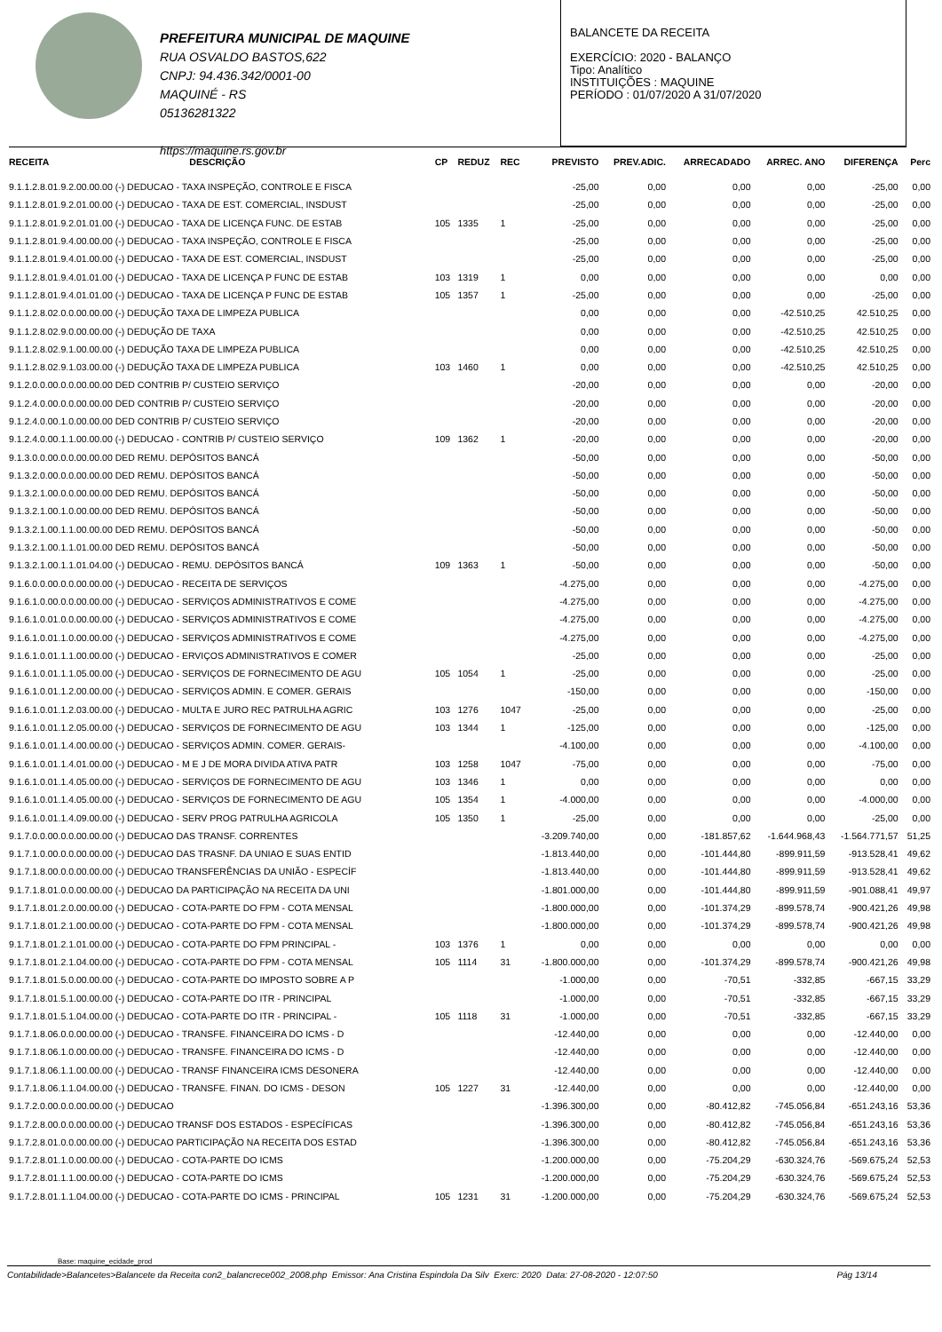PREFEITURA MUNICIPAL DE MAQUINE
RUA OSVALDO BASTOS,622
CNPJ: 94.436.342/0001-00
MAQUINÉ - RS
05136281322
https://maquine.rs.gov.br
BALANCETE DA RECEITA
EXERCÍCIO: 2020 - BALANÇO
Tipo: Analítico
INSTITUIÇÕES : MAQUINE
PERÍODO : 01/07/2020 A 31/07/2020
| RECEITA | DESCRIÇÃO | CP | REDUZ | REC | PREVISTO | PREV.ADIC. | ARRECADADO | ARREC. ANO | DIFERENÇA | Perc |
| --- | --- | --- | --- | --- | --- | --- | --- | --- | --- | --- |
| 9.1.1.2.8.01.9.2.00.00.00 (-) DEDUCAO - TAXA INSPEÇÃO, CONTROLE E FISCA | | | | | -25,00 | 0,00 | 0,00 | 0,00 | -25,00 | 0,00 |
| 9.1.1.2.8.01.9.2.01.00.00 (-) DEDUCAO - TAXA DE EST. COMERCIAL, INSDUST | | | | | -25,00 | 0,00 | 0,00 | 0,00 | -25,00 | 0,00 |
| 9.1.1.2.8.01.9.2.01.01.00 (-) DEDUCAO - TAXA DE LICENÇA FUNC. DE ESTAB | | 105 | 1335 | 1 | -25,00 | 0,00 | 0,00 | 0,00 | -25,00 | 0,00 |
| 9.1.1.2.8.01.9.4.00.00.00 (-) DEDUCAO - TAXA INSPEÇÃO, CONTROLE E FISCA | | | | | -25,00 | 0,00 | 0,00 | 0,00 | -25,00 | 0,00 |
| 9.1.1.2.8.01.9.4.01.00.00 (-) DEDUCAO - TAXA DE EST. COMERCIAL, INSDUST | | | | | -25,00 | 0,00 | 0,00 | 0,00 | -25,00 | 0,00 |
| 9.1.1.2.8.01.9.4.01.01.00 (-) DEDUCAO - TAXA DE LICENÇA P FUNC DE ESTAB | | 103 | 1319 | 1 | 0,00 | 0,00 | 0,00 | 0,00 | 0,00 | 0,00 |
| 9.1.1.2.8.01.9.4.01.01.00 (-) DEDUCAO - TAXA DE LICENÇA P FUNC DE ESTAB | | 105 | 1357 | 1 | -25,00 | 0,00 | 0,00 | 0,00 | -25,00 | 0,00 |
| 9.1.1.2.8.02.0.0.00.00.00 (-) DEDUÇÃO TAXA DE LIMPEZA PUBLICA | | | | | 0,00 | 0,00 | 0,00 | -42.510,25 | 42.510,25 | 0,00 |
| 9.1.1.2.8.02.9.0.00.00.00 (-) DEDUÇÃO DE TAXA | | | | | 0,00 | 0,00 | 0,00 | -42.510,25 | 42.510,25 | 0,00 |
| 9.1.1.2.8.02.9.1.00.00.00 (-) DEDUÇÃO TAXA DE LIMPEZA PUBLICA | | | | | 0,00 | 0,00 | 0,00 | -42.510,25 | 42.510,25 | 0,00 |
| 9.1.1.2.8.02.9.1.03.00.00 (-) DEDUÇÃO TAXA DE LIMPEZA PUBLICA | | 103 | 1460 | 1 | 0,00 | 0,00 | 0,00 | -42.510,25 | 42.510,25 | 0,00 |
| 9.1.2.0.0.00.0.0.00.00.00 DED CONTRIB P/ CUSTEIO SERVIÇO | | | | | -20,00 | 0,00 | 0,00 | 0,00 | -20,00 | 0,00 |
| 9.1.2.4.0.00.0.0.00.00.00 DED CONTRIB P/ CUSTEIO SERVIÇO | | | | | -20,00 | 0,00 | 0,00 | 0,00 | -20,00 | 0,00 |
| 9.1.2.4.0.00.1.0.00.00.00 DED CONTRIB P/ CUSTEIO SERVIÇO | | | | | -20,00 | 0,00 | 0,00 | 0,00 | -20,00 | 0,00 |
| 9.1.2.4.0.00.1.1.00.00.00 (-) DEDUCAO - CONTRIB P/ CUSTEIO SERVIÇO | | 109 | 1362 | 1 | -20,00 | 0,00 | 0,00 | 0,00 | -20,00 | 0,00 |
| 9.1.3.0.0.00.0.0.00.00.00 DED REMU. DEPÓSITOS BANCÁ | | | | | -50,00 | 0,00 | 0,00 | 0,00 | -50,00 | 0,00 |
| 9.1.3.2.0.00.0.0.00.00.00 DED REMU. DEPÓSITOS BANCÁ | | | | | -50,00 | 0,00 | 0,00 | 0,00 | -50,00 | 0,00 |
| 9.1.3.2.1.00.0.0.00.00.00 DED REMU. DEPÓSITOS BANCÁ | | | | | -50,00 | 0,00 | 0,00 | 0,00 | -50,00 | 0,00 |
| 9.1.3.2.1.00.1.0.00.00.00 DED REMU. DEPÓSITOS BANCÁ | | | | | -50,00 | 0,00 | 0,00 | 0,00 | -50,00 | 0,00 |
| 9.1.3.2.1.00.1.1.00.00.00 DED REMU. DEPÓSITOS BANCÁ | | | | | -50,00 | 0,00 | 0,00 | 0,00 | -50,00 | 0,00 |
| 9.1.3.2.1.00.1.1.01.00.00 DED REMU. DEPÓSITOS BANCÁ | | | | | -50,00 | 0,00 | 0,00 | 0,00 | -50,00 | 0,00 |
| 9.1.3.2.1.00.1.1.01.04.00 (-) DEDUCAO - REMU. DEPÓSITOS BANCÁ | | 109 | 1363 | 1 | -50,00 | 0,00 | 0,00 | 0,00 | -50,00 | 0,00 |
| 9.1.6.0.0.00.0.0.00.00.00 (-) DEDUCAO - RECEITA DE SERVIÇOS | | | | | -4.275,00 | 0,00 | 0,00 | 0,00 | -4.275,00 | 0,00 |
| 9.1.6.1.0.00.0.0.00.00.00 (-) DEDUCAO - SERVIÇOS ADMINISTRATIVOS E COME | | | | | -4.275,00 | 0,00 | 0,00 | 0,00 | -4.275,00 | 0,00 |
| 9.1.6.1.0.01.0.0.00.00.00 (-) DEDUCAO - SERVIÇOS ADMINISTRATIVOS E COME | | | | | -4.275,00 | 0,00 | 0,00 | 0,00 | -4.275,00 | 0,00 |
| 9.1.6.1.0.01.1.0.00.00.00 (-) DEDUCAO - SERVIÇOS ADMINISTRATIVOS E COME | | | | | -4.275,00 | 0,00 | 0,00 | 0,00 | -4.275,00 | 0,00 |
| 9.1.6.1.0.01.1.1.00.00.00 (-) DEDUCAO - ERVIÇOS ADMINISTRATIVOS E COMER | | | | | -25,00 | 0,00 | 0,00 | 0,00 | -25,00 | 0,00 |
| 9.1.6.1.0.01.1.1.05.00.00 (-) DEDUCAO - SERVIÇOS DE FORNECIMENTO DE AGU | | 105 | 1054 | 1 | -25,00 | 0,00 | 0,00 | 0,00 | -25,00 | 0,00 |
| 9.1.6.1.0.01.1.2.00.00.00 (-) DEDUCAO - SERVIÇOS ADMIN. E COMER. GERAIS | | | | | -150,00 | 0,00 | 0,00 | 0,00 | -150,00 | 0,00 |
| 9.1.6.1.0.01.1.2.03.00.00 (-) DEDUCAO - MULTA E JURO REC PATRULHA AGRIC | | 103 | 1276 | 1047 | -25,00 | 0,00 | 0,00 | 0,00 | -25,00 | 0,00 |
| 9.1.6.1.0.01.1.2.05.00.00 (-) DEDUCAO - SERVIÇOS DE FORNECIMENTO DE AGU | | 103 | 1344 | 1 | -125,00 | 0,00 | 0,00 | 0,00 | -125,00 | 0,00 |
| 9.1.6.1.0.01.1.4.00.00.00 (-) DEDUCAO - SERVIÇOS ADMIN. COMER. GERAIS- | | | | | -4.100,00 | 0,00 | 0,00 | 0,00 | -4.100,00 | 0,00 |
| 9.1.6.1.0.01.1.4.01.00.00 (-) DEDUCAO - M E J DE MORA DIVIDA ATIVA PATR | | 103 | 1258 | 1047 | -75,00 | 0,00 | 0,00 | 0,00 | -75,00 | 0,00 |
| 9.1.6.1.0.01.1.4.05.00.00 (-) DEDUCAO - SERVIÇOS DE FORNECIMENTO DE AGU | | 103 | 1346 | 1 | 0,00 | 0,00 | 0,00 | 0,00 | 0,00 | 0,00 |
| 9.1.6.1.0.01.1.4.05.00.00 (-) DEDUCAO - SERVIÇOS DE FORNECIMENTO DE AGU | | 105 | 1354 | 1 | -4.000,00 | 0,00 | 0,00 | 0,00 | -4.000,00 | 0,00 |
| 9.1.6.1.0.01.1.4.09.00.00 (-) DEDUCAO - SERV PROG PATRULHA AGRICOLA | | 105 | 1350 | 1 | -25,00 | 0,00 | 0,00 | 0,00 | -25,00 | 0,00 |
| 9.1.7.0.0.00.0.0.00.00.00 (-) DEDUCAO DAS TRANSF. CORRENTES | | | | | -3.209.740,00 | 0,00 | -181.857,62 | -1.644.968,43 | -1.564.771,57 | 51,25 |
| 9.1.7.1.0.00.0.0.00.00.00 (-) DEDUCAO DAS TRASNF. DA UNIAO E SUAS ENTID | | | | | -1.813.440,00 | 0,00 | -101.444,80 | -899.911,59 | -913.528,41 | 49,62 |
| 9.1.7.1.8.00.0.0.00.00.00 (-) DEDUCAO TRANSFERÊNCIAS DA UNIÃO - ESPECÍF | | | | | -1.813.440,00 | 0,00 | -101.444,80 | -899.911,59 | -913.528,41 | 49,62 |
| 9.1.7.1.8.01.0.0.00.00.00 (-) DEDUCAO DA PARTICIPAÇÃO NA RECEITA DA UNI | | | | | -1.801.000,00 | 0,00 | -101.444,80 | -899.911,59 | -901.088,41 | 49,97 |
| 9.1.7.1.8.01.2.0.00.00.00 (-) DEDUCAO - COTA-PARTE DO FPM - COTA MENSAL | | | | | -1.800.000,00 | 0,00 | -101.374,29 | -899.578,74 | -900.421,26 | 49,98 |
| 9.1.7.1.8.01.2.1.00.00.00 (-) DEDUCAO - COTA-PARTE DO FPM - COTA MENSAL | | | | | -1.800.000,00 | 0,00 | -101.374,29 | -899.578,74 | -900.421,26 | 49,98 |
| 9.1.7.1.8.01.2.1.01.00.00 (-) DEDUCAO - COTA-PARTE DO FPM PRINCIPAL - | | 103 | 1376 | 1 | 0,00 | 0,00 | 0,00 | 0,00 | 0,00 | 0,00 |
| 9.1.7.1.8.01.2.1.04.00.00 (-) DEDUCAO - COTA-PARTE DO FPM - COTA MENSAL | | 105 | 1114 | 31 | -1.800.000,00 | 0,00 | -101.374,29 | -899.578,74 | -900.421,26 | 49,98 |
| 9.1.7.1.8.01.5.0.00.00.00 (-) DEDUCAO - COTA-PARTE DO IMPOSTO SOBRE A P | | | | | -1.000,00 | 0,00 | -70,51 | -332,85 | -667,15 | 33,29 |
| 9.1.7.1.8.01.5.1.00.00.00 (-) DEDUCAO - COTA-PARTE DO ITR - PRINCIPAL | | | | | -1.000,00 | 0,00 | -70,51 | -332,85 | -667,15 | 33,29 |
| 9.1.7.1.8.01.5.1.04.00.00 (-) DEDUCAO - COTA-PARTE DO ITR - PRINCIPAL - | | 105 | 1118 | 31 | -1.000,00 | 0,00 | -70,51 | -332,85 | -667,15 | 33,29 |
| 9.1.7.1.8.06.0.0.00.00.00 (-) DEDUCAO - TRANSFE. FINANCEIRA DO ICMS - D | | | | | -12.440,00 | 0,00 | 0,00 | 0,00 | -12.440,00 | 0,00 |
| 9.1.7.1.8.06.1.0.00.00.00 (-) DEDUCAO - TRANSFE. FINANCEIRA DO ICMS - D | | | | | -12.440,00 | 0,00 | 0,00 | 0,00 | -12.440,00 | 0,00 |
| 9.1.7.1.8.06.1.1.00.00.00 (-) DEDUCAO - TRANSF FINANCEIRA ICMS DESONERA | | | | | -12.440,00 | 0,00 | 0,00 | 0,00 | -12.440,00 | 0,00 |
| 9.1.7.1.8.06.1.1.04.00.00 (-) DEDUCAO - TRANSFE. FINAN. DO ICMS - DESON | | 105 | 1227 | 31 | -12.440,00 | 0,00 | 0,00 | 0,00 | -12.440,00 | 0,00 |
| 9.1.7.2.0.00.0.0.00.00.00 (-) DEDUCAO | | | | | -1.396.300,00 | 0,00 | -80.412,82 | -745.056,84 | -651.243,16 | 53,36 |
| 9.1.7.2.8.00.0.0.00.00.00 (-) DEDUCAO TRANSF DOS ESTADOS - ESPECÍFICAS | | | | | -1.396.300,00 | 0,00 | -80.412,82 | -745.056,84 | -651.243,16 | 53,36 |
| 9.1.7.2.8.01.0.0.00.00.00 (-) DEDUCAO PARTICIPAÇÃO NA RECEITA DOS ESTAD | | | | | -1.396.300,00 | 0,00 | -80.412,82 | -745.056,84 | -651.243,16 | 53,36 |
| 9.1.7.2.8.01.1.0.00.00.00 (-) DEDUCAO - COTA-PARTE DO ICMS | | | | | -1.200.000,00 | 0,00 | -75.204,29 | -630.324,76 | -569.675,24 | 52,53 |
| 9.1.7.2.8.01.1.1.00.00.00 (-) DEDUCAO - COTA-PARTE DO ICMS | | | | | -1.200.000,00 | 0,00 | -75.204,29 | -630.324,76 | -569.675,24 | 52,53 |
| 9.1.7.2.8.01.1.1.04.00.00 (-) DEDUCAO - COTA-PARTE DO ICMS - PRINCIPAL | | 105 | 1231 | 31 | -1.200.000,00 | 0,00 | -75.204,29 | -630.324,76 | -569.675,24 | 52,53 |
Base: maquine_ecidade_prod
Contabilidade>Balancetes>Balancete da Receita con2_balancrece002_2008.php Emissor: Ana Cristina Espindola Da Silv Exerc: 2020 Data: 27-08-2020 - 12:07:50 Pág 13/14